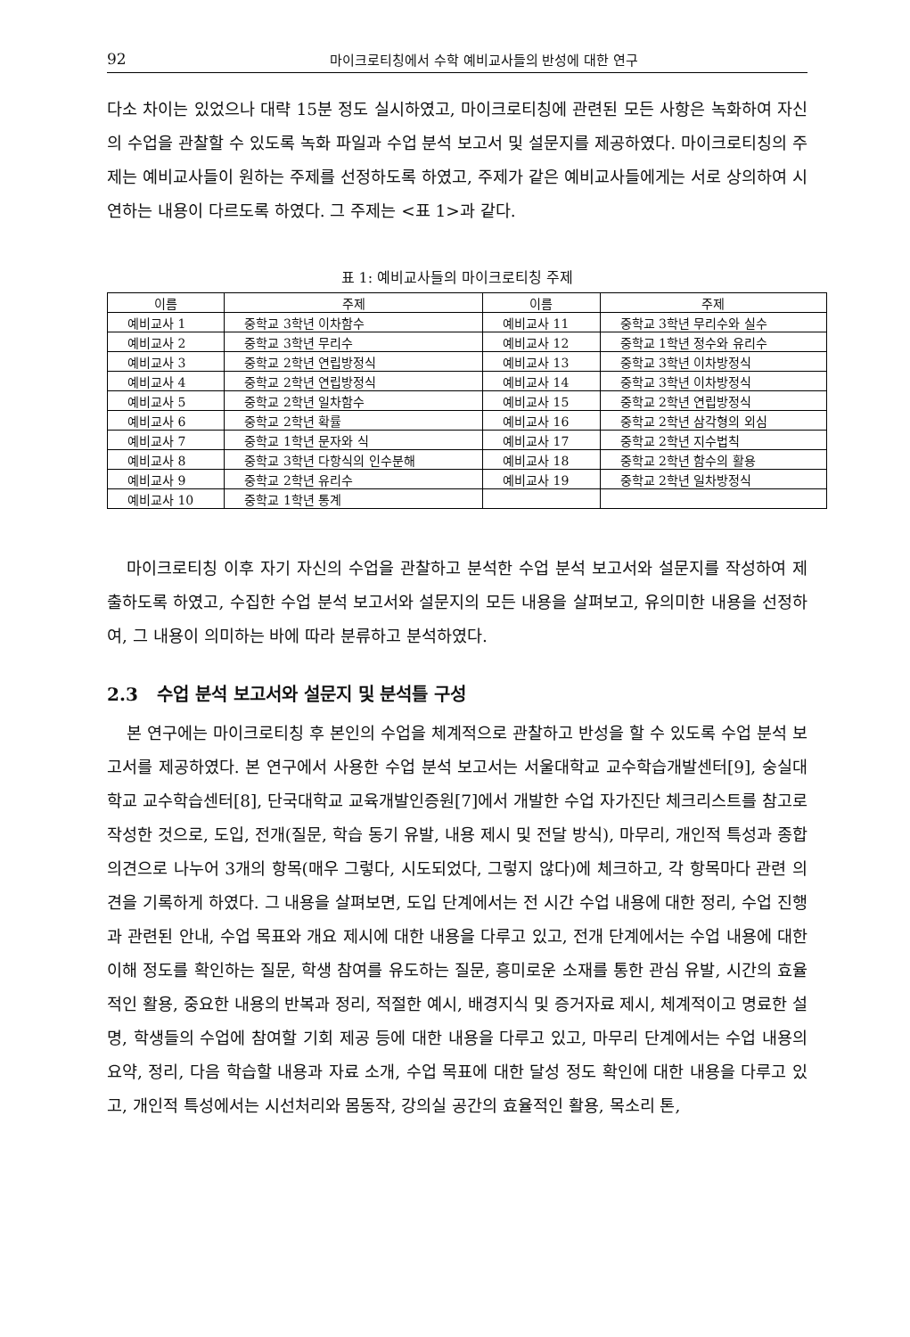92 마이크로티칭에서 수학 예비교사들의 반성에 대한 연구
다소 차이는 있었으나 대략 15분 정도 실시하였고, 마이크로티칭에 관련된 모든 사항은 녹화하여 자신의 수업을 관찰할 수 있도록 녹화 파일과 수업 분석 보고서 및 설문지를 제공하였다. 마이크로티칭의 주제는 예비교사들이 원하는 주제를 선정하도록 하였고, 주제가 같은 예비교사들에게는 서로 상의하여 시연하는 내용이 다르도록 하였다. 그 주제는 <표 1>과 같다.
표 1: 예비교사들의 마이크로티칭 주제
| 이름 | 주제 | 이름 | 주제 |
| --- | --- | --- | --- |
| 예비교사 1 | 중학교 3학년 이차함수 | 예비교사 11 | 중학교 3학년 무리수와 실수 |
| 예비교사 2 | 중학교 3학년 무리수 | 예비교사 12 | 중학교 1학년 정수와 유리수 |
| 예비교사 3 | 중학교 2학년 연립방정식 | 예비교사 13 | 중학교 3학년 이차방정식 |
| 예비교사 4 | 중학교 2학년 연립방정식 | 예비교사 14 | 중학교 3학년 이차방정식 |
| 예비교사 5 | 중학교 2학년 일차함수 | 예비교사 15 | 중학교 2학년 연립방정식 |
| 예비교사 6 | 중학교 2학년 확률 | 예비교사 16 | 중학교 2학년 삼각형의 외심 |
| 예비교사 7 | 중학교 1학년 문자와 식 | 예비교사 17 | 중학교 2학년 지수법칙 |
| 예비교사 8 | 중학교 3학년 다항식의 인수분해 | 예비교사 18 | 중학교 2학년 함수의 활용 |
| 예비교사 9 | 중학교 2학년 유리수 | 예비교사 19 | 중학교 2학년 일차방정식 |
| 예비교사 10 | 중학교 1학년 통계 | | |
마이크로티칭 이후 자기 자신의 수업을 관찰하고 분석한 수업 분석 보고서와 설문지를 작성하여 제출하도록 하였고, 수집한 수업 분석 보고서와 설문지의 모든 내용을 살펴보고, 유의미한 내용을 선정하여, 그 내용이 의미하는 바에 따라 분류하고 분석하였다.
2.3 수업 분석 보고서와 설문지 및 분석틀 구성
본 연구에는 마이크로티칭 후 본인의 수업을 체계적으로 관찰하고 반성을 할 수 있도록 수업 분석 보고서를 제공하였다. 본 연구에서 사용한 수업 분석 보고서는 서울대학교 교수학습개발센터[9], 숭실대학교 교수학습센터[8], 단국대학교 교육개발인증원[7]에서 개발한 수업 자가진단 체크리스트를 참고로 작성한 것으로, 도입, 전개(질문, 학습 동기 유발, 내용 제시 및 전달 방식), 마무리, 개인적 특성과 종합 의견으로 나누어 3개의 항목(매우 그렇다, 시도되었다, 그렇지 않다)에 체크하고, 각 항목마다 관련 의견을 기록하게 하였다. 그 내용을 살펴보면, 도입 단계에서는 전 시간 수업 내용에 대한 정리, 수업 진행과 관련된 안내, 수업 목표와 개요 제시에 대한 내용을 다루고 있고, 전개 단계에서는 수업 내용에 대한 이해 정도를 확인하는 질문, 학생 참여를 유도하는 질문, 흥미로운 소재를 통한 관심 유발, 시간의 효율적인 활용, 중요한 내용의 반복과 정리, 적절한 예시, 배경지식 및 증거자료 제시, 체계적이고 명료한 설명, 학생들의 수업에 참여할 기회 제공 등에 대한 내용을 다루고 있고, 마무리 단계에서는 수업 내용의 요약, 정리, 다음 학습할 내용과 자료 소개, 수업 목표에 대한 달성 정도 확인에 대한 내용을 다루고 있고, 개인적 특성에서는 시선처리와 몸동작, 강의실 공간의 효율적인 활용, 목소리 톤,